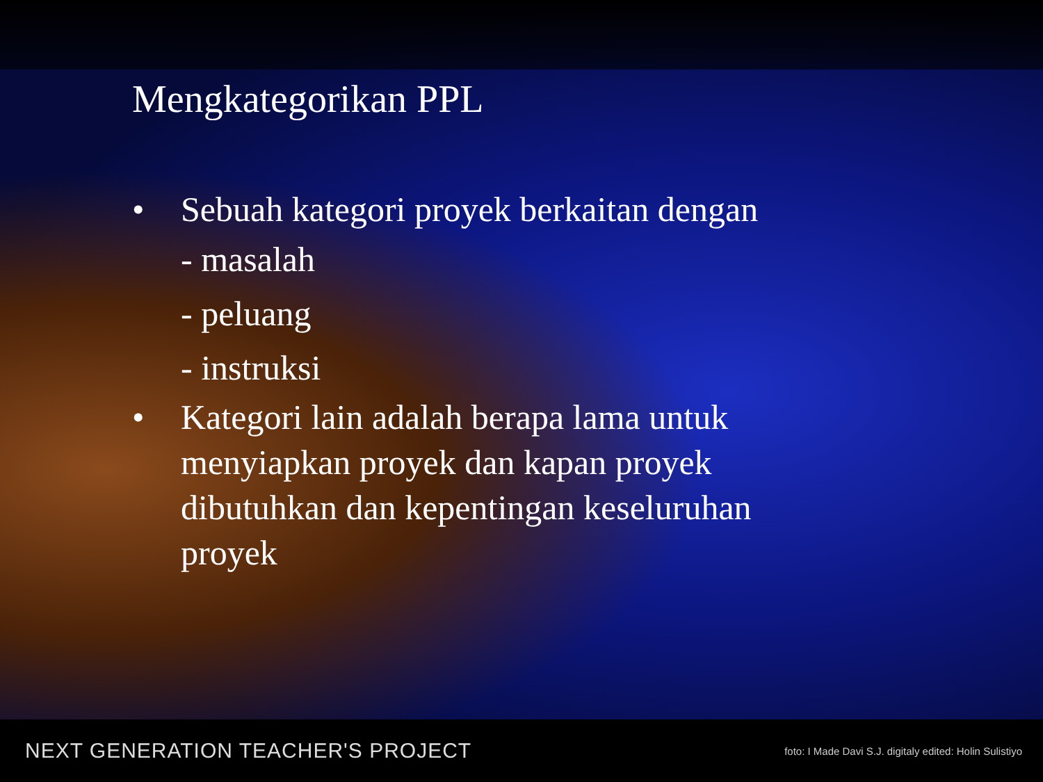Mengkategorikan PPL
• Sebuah kategori proyek berkaitan dengan
- masalah
- peluang
- instruksi
• Kategori lain adalah berapa lama untuk menyiapkan proyek dan kapan proyek dibutuhkan dan kepentingan keseluruhan proyek
NEXT GENERATION TEACHER'S PROJECT foto: I Made Davi S.J. digitaly edited: Holin Sulistiyo